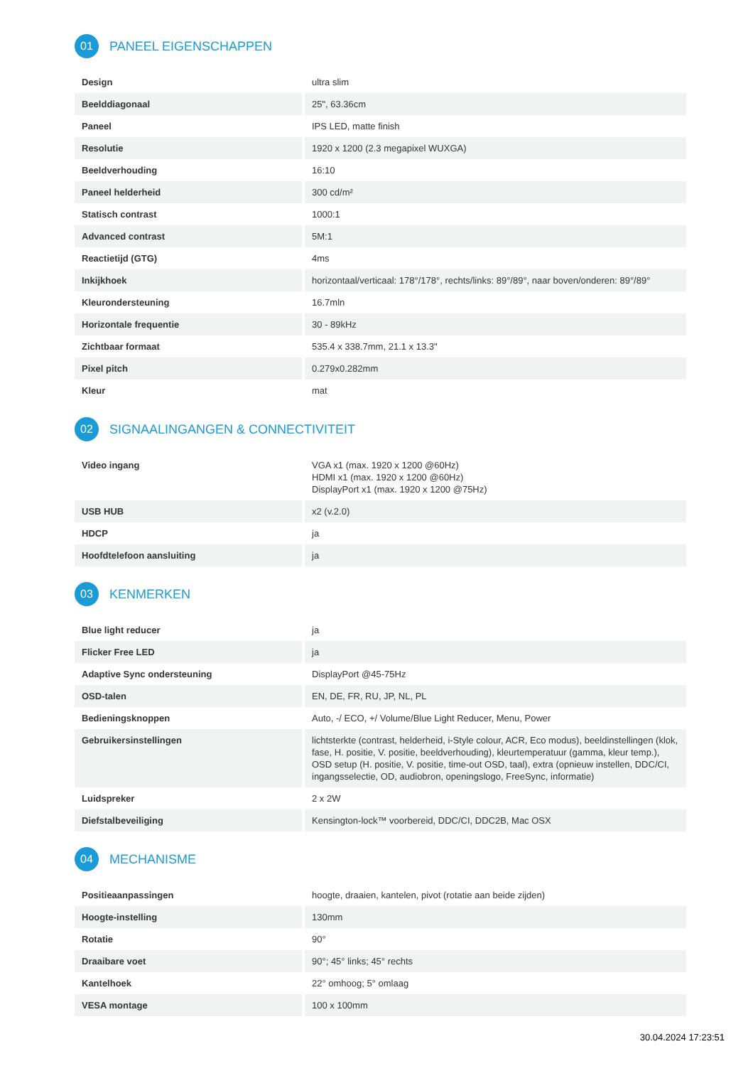01 PANEEL EIGENSCHAPPEN
| Design | ultra slim |
| Beelddiagonaal | 25", 63.36cm |
| Paneel | IPS LED, matte finish |
| Resolutie | 1920 x 1200 (2.3 megapixel WUXGA) |
| Beeldverhouding | 16:10 |
| Paneel helderheid | 300 cd/m² |
| Statisch contrast | 1000:1 |
| Advanced contrast | 5M:1 |
| Reactietijd (GTG) | 4ms |
| Inkijkhoek | horizontaal/verticaal: 178°/178°, rechts/links: 89°/89°, naar boven/onderen: 89°/89° |
| Kleurondersteuning | 16.7mln |
| Horizontale frequentie | 30 - 89kHz |
| Zichtbaar formaat | 535.4 x 338.7mm, 21.1 x 13.3" |
| Pixel pitch | 0.279x0.282mm |
| Kleur | mat |
02 SIGNAALINGANGEN & CONNECTIVITEIT
| Video ingang | VGA x1 (max. 1920 x 1200 @60Hz) HDMI x1 (max. 1920 x 1200 @60Hz) DisplayPort x1 (max. 1920 x 1200 @75Hz) |
| USB HUB | x2 (v.2.0) |
| HDCP | ja |
| Hoofdtelefoon aansluiting | ja |
03 KENMERKEN
| Blue light reducer | ja |
| Flicker Free LED | ja |
| Adaptive Sync ondersteuning | DisplayPort @45-75Hz |
| OSD-talen | EN, DE, FR, RU, JP, NL, PL |
| Bedieningsknoppen | Auto, -/ ECO, +/ Volume/Blue Light Reducer, Menu, Power |
| Gebruikersinstellingen | lichtsterkte (contrast, helderheid, i-Style colour, ACR, Eco modus), beeldinstellingen (klok, fase, H. positie, V. positie, beeldverhouding), kleurtemperatuur (gamma, kleur temp.), OSD setup (H. positie, V. positie, time-out OSD, taal), extra (opnieuw instellen, DDC/CI, ingangsselectie, OD, audiobron, openingslogo, FreeSync, informatie) |
| Luidspreker | 2 x 2W |
| Diefstalbeveiliging | Kensington-lock™ voorbereid, DDC/CI, DDC2B, Mac OSX |
04 MECHANISME
| Positieaanpassingen | hoogte, draaien, kantelen, pivot (rotatie aan beide zijden) |
| Hoogte-instelling | 130mm |
| Rotatie | 90° |
| Draaibare voet | 90°; 45° links; 45° rechts |
| Kantelhoek | 22° omhoog; 5° omlaag |
| VESA montage | 100 x 100mm |
30.04.2024 17:23:51